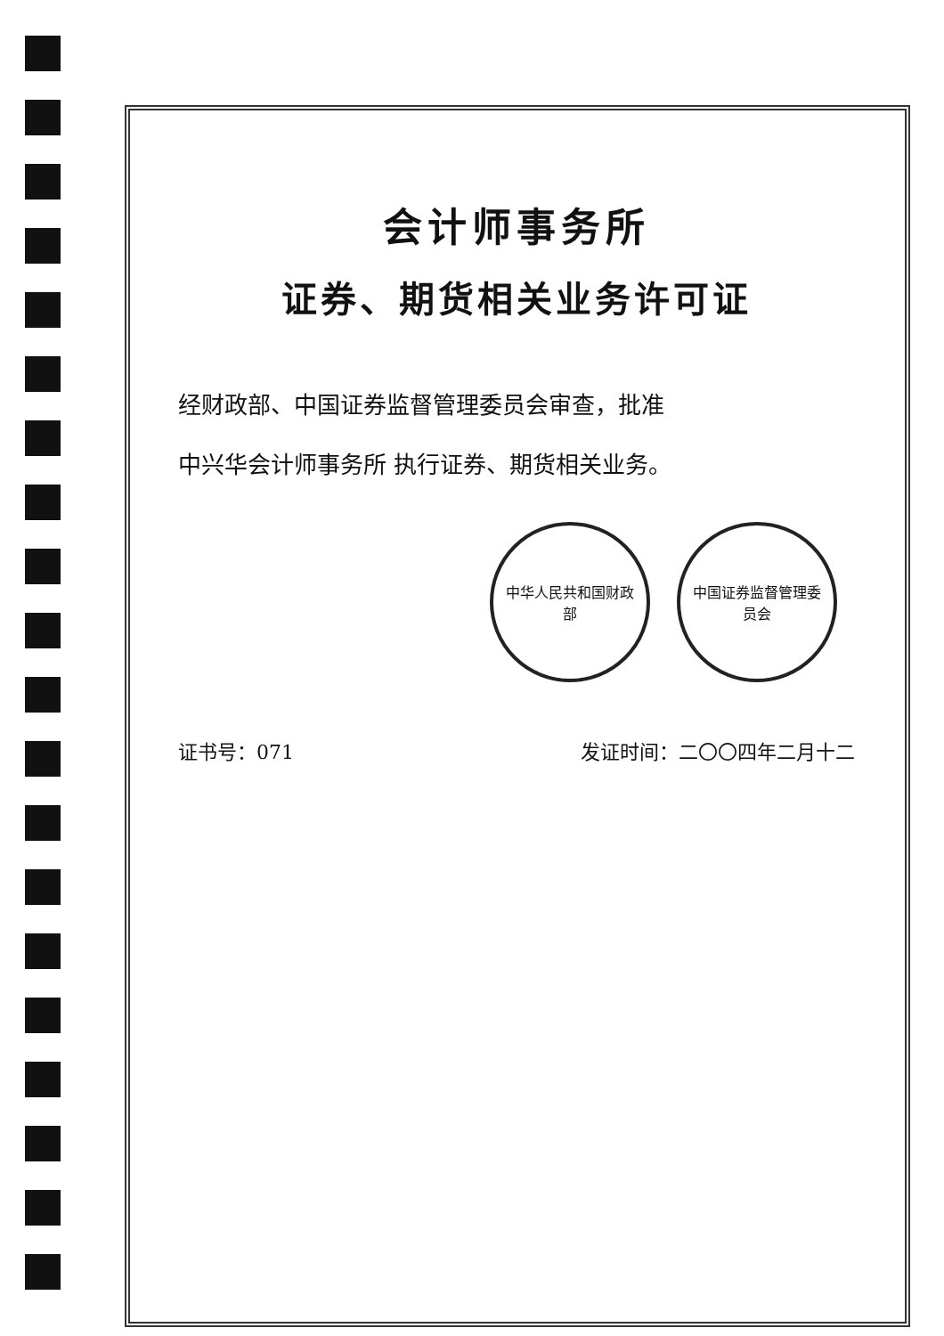会计师事务所
证券、期货相关业务许可证
经财政部、中国证券监督管理委员会审查，批准
中兴华会计师事务所 执行证券、期货相关业务。
中华人民共和国财政部 中国证券监督管理委员会
证书号：071 发证时间：二〇〇四年二月十二